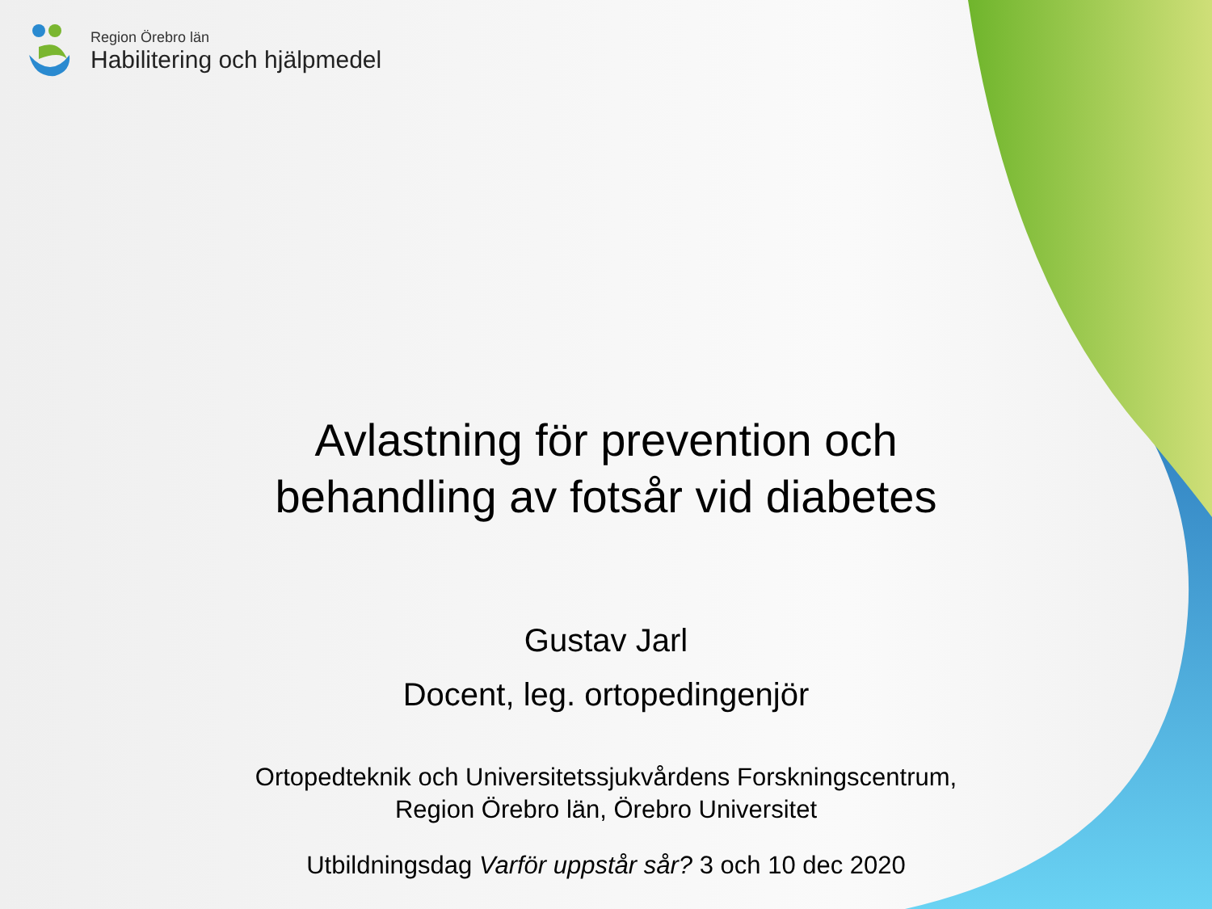Region Örebro län
Habilitering och hjälpmedel
Avlastning för prevention och
behandling av fotsår vid diabetes
Gustav Jarl
Docent, leg. ortopedingenjör
Ortopedteknik och Universitetssjukvårdens Forskningscentrum,
Region Örebro län, Örebro Universitet
Utbildningsdag Varför uppstår sår? 3 och 10 dec 2020